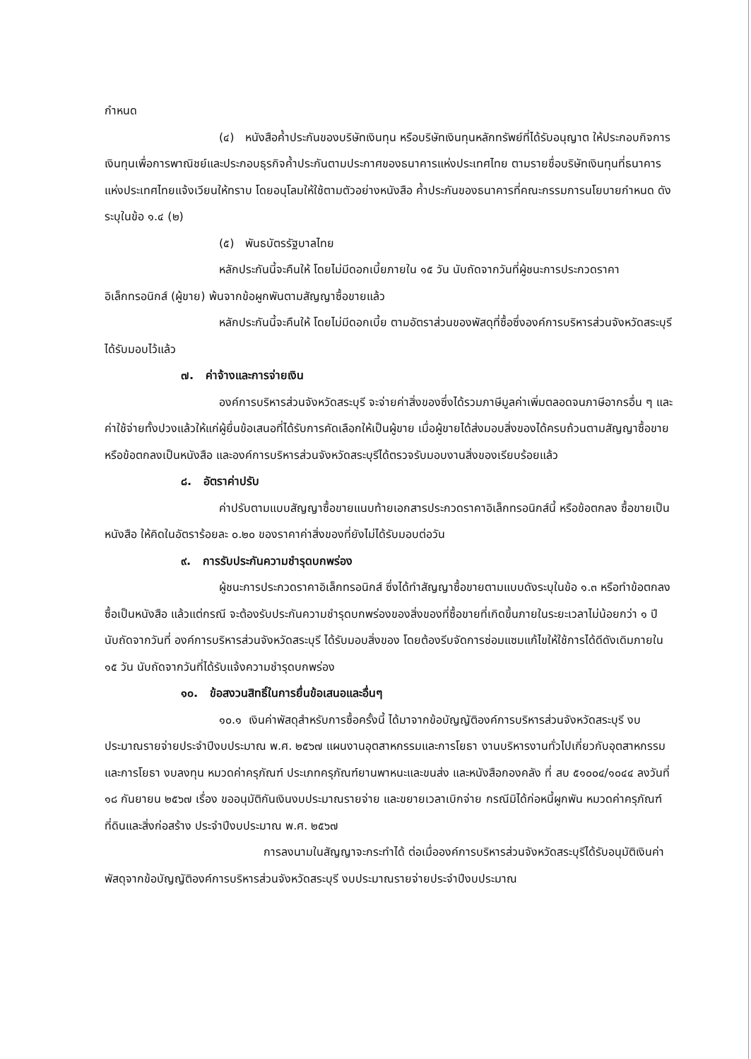กำหนด
(๔) หนังสือค้ำประกันของบริษัทเงินทุน หรือบริษัทเงินทุนหลักทรัพย์ที่ได้รับอนุญาต ให้ประกอบกิจการเงินทุนเพื่อการพาณิชย์และประกอบธุรกิจค้ำประกันตามประกาศของธนาคารแห่งประเทศไทย ตามรายชื่อบริษัทเงินทุนที่ธนาคารแห่งประเทศไทยแจ้งเวียนให้ทราบ โดยอนุโลมให้ใช้ตามตัวอย่างหนังสือ ค้ำประกันของธนาคารที่คณะกรรมการนโยบายกำหนด ดังระบุในข้อ ๑.๔ (๒)
(๕) พันธบัตรรัฐบาลไทย
หลักประกันนี้จะคืนให้ โดยไม่มีดอกเบี้ยภายใน ๑๕ วัน นับถัดจากวันที่ผู้ชนะการประกวดราคาอิเล็กทรอนิกส์ (ผู้ขาย) พ้นจากข้อผูกพันตามสัญญาซื้อขายแล้ว
หลักประกันนี้จะคืนให้ โดยไม่มีดอกเบี้ย ตามอัตราส่วนของพัสดุที่ซื้อซึ่งองค์การบริหารส่วนจังหวัดสระบุรี ได้รับมอบไว้แล้ว
๗. ค่าจ้างและการจ่ายเงิน
องค์การบริหารส่วนจังหวัดสระบุรี จะจ่ายค่าสิ่งของซึ่งได้รวมภาษีมูลค่าเพิ่มตลอดจนภาษีอากรอื่น ๆ และค่าใช้จ่ายทั้งปวงแล้วให้แก่ผู้ยื่นข้อเสนอที่ได้รับการคัดเลือกให้เป็นผู้ขาย เมื่อผู้ขายได้ส่งมอบสิ่งของได้ครบถ้วนตามสัญญาซื้อขายหรือข้อตกลงเป็นหนังสือ และองค์การบริหารส่วนจังหวัดสระบุรีได้ตรวจรับมอบงานสิ่งของเรียบร้อยแล้ว
๘. อัตราค่าปรับ
ค่าปรับตามแบบสัญญาซื้อขายแนบท้ายเอกสารประกวดราคาอิเล็กทรอนิกส์นี้ หรือข้อตกลง ซื้อขายเป็นหนังสือ ให้คิดในอัตราร้อยละ ๐.๒๐ ของราคาค่าสิ่งของที่ยังไม่ได้รับมอบต่อวัน
๙. การรับประกันความชำรุดบกพร่อง
ผู้ชนะการประกวดราคาอิเล็กทรอนิกส์ ซึ่งได้ทำสัญญาซื้อขายตามแบบดังระบุในข้อ ๑.๓ หรือทำข้อตกลงซื้อเป็นหนังสือ แล้วแต่กรณี จะต้องรับประกันความชำรุดบกพร่องของสิ่งของที่ซื้อขายที่เกิดขึ้นภายในระยะเวลาไม่น้อยกว่า ๑ ปี นับถัดจากวันที่ องค์การบริหารส่วนจังหวัดสระบุรี ได้รับมอบสิ่งของ โดยต้องรีบจัดการซ่อมแซมแก้ไขให้ใช้การได้ดีดังเดิมภายใน ๑๕ วัน นับถัดจากวันที่ได้รับแจ้งความชำรุดบกพร่อง
๑๐. ข้อสงวนสิทธิ์ในการยื่นข้อเสนอและอื่นๆ
๑๐.๑ เงินค่าพัสดุสำหรับการซื้อครั้งนี้ ได้มาจากข้อบัญญัติองค์การบริหารส่วนจังหวัดสระบุรี งบประมาณรายจ่ายประจำปีงบประมาณ พ.ศ. ๒๕๖๗ แผนงานอุตสาหกรรมและการโยธา งานบริหารงานทั่วไปเกี่ยวกับอุตสาหกรรมและการโยธา งบลงทุน หมวดค่าครุภัณฑ์ ประเภทครุภัณฑ์ยานพาหนะและขนส่ง และหนังสือกองคลัง ที่ สบ ๕๑๐๐๔/๑๐๔๔ ลงวันที่ ๑๘ กันยายน ๒๕๖๗ เรื่อง ขออนุมัติกันเงินงบประมาณรายจ่าย และขยายเวลาเบิกจ่าย กรณีมิได้ก่อหนี้ผูกพัน หมวดค่าครุภัณฑ์ที่ดินและสิ่งก่อสร้าง ประจำปีงบประมาณ พ.ศ. ๒๕๖๗
การลงนามในสัญญาจะกระทำได้ ต่อเมื่อองค์การบริหารส่วนจังหวัดสระบุรีได้รับอนุมัติเงินค่าพัสดุจากข้อบัญญัติองค์การบริหารส่วนจังหวัดสระบุรี งบประมาณรายจ่ายประจำปีงบประมาณ